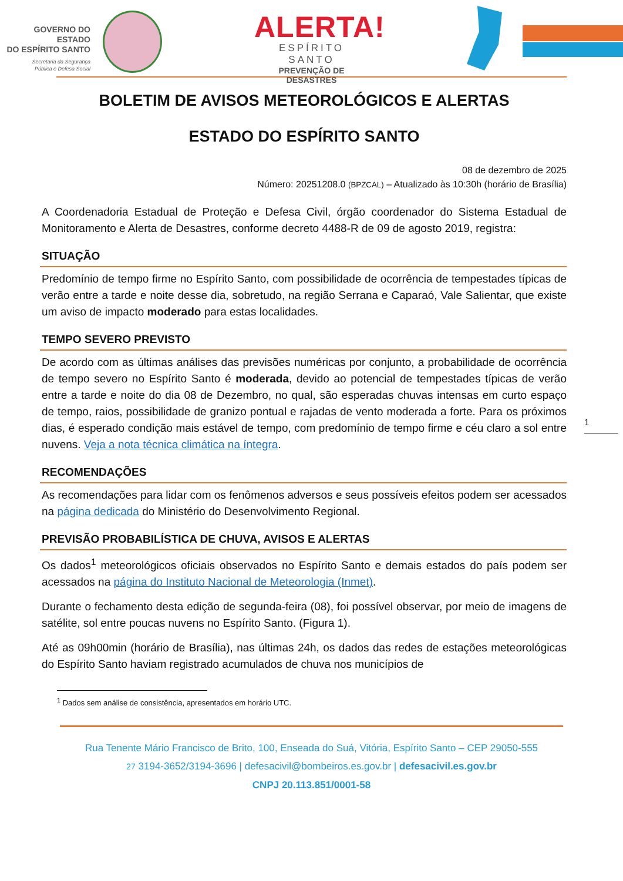GOVERNO DO ESTADO
DO ESPÍRITO SANTO
Secretaria da Segurança
Pública e Defesa Social
ALERTA!
ESPÍRITO SANTO
PREVENÇÃO DE DESASTRES
BOLETIM DE AVISOS METEOROLÓGICOS E ALERTAS
ESTADO DO ESPÍRITO SANTO
08 de dezembro de 2025
Número: 20251208.0 (BPZCAL) – Atualizado às 10:30h (horário de Brasília)
A Coordenadoria Estadual de Proteção e Defesa Civil, órgão coordenador do Sistema Estadual de Monitoramento e Alerta de Desastres, conforme decreto 4488-R de 09 de agosto 2019, registra:
SITUAÇÃO
Predomínio de tempo firme no Espírito Santo, com possibilidade de ocorrência de tempestades típicas de verão entre a tarde e noite desse dia, sobretudo, na região Serrana e Caparaó, Vale Salientar, que existe um aviso de impacto moderado para estas localidades.
TEMPO SEVERO PREVISTO
De acordo com as últimas análises das previsões numéricas por conjunto, a probabilidade de ocorrência de tempo severo no Espírito Santo é moderada, devido ao potencial de tempestades típicas de verão entre a tarde e noite do dia 08 de Dezembro, no qual, são esperadas chuvas intensas em curto espaço de tempo, raios, possibilidade de granizo pontual e rajadas de vento moderada a forte. Para os próximos dias, é esperado condição mais estável de tempo, com predomínio de tempo firme e céu claro a sol entre nuvens. Veja a nota técnica climática na íntegra.
RECOMENDAÇÕES
As recomendações para lidar com os fenômenos adversos e seus possíveis efeitos podem ser acessados na página dedicada do Ministério do Desenvolvimento Regional.
PREVISÃO PROBABILÍSTICA DE CHUVA, AVISOS E ALERTAS
Os dados<sup>1</sup> meteorológicos oficiais observados no Espírito Santo e demais estados do país podem ser acessados na página do Instituto Nacional de Meteorologia (Inmet).
Durante o fechamento desta edição de segunda-feira (08), foi possível observar, por meio de imagens de satélite, sol entre poucas nuvens no Espírito Santo. (Figura 1).
Até as 09h00min (horário de Brasília), nas últimas 24h, os dados das redes de estações meteorológicas do Espírito Santo haviam registrado acumulados de chuva nos municípios de
<sup>1</sup> Dados sem análise de consistência, apresentados em horário UTC.
Rua Tenente Mário Francisco de Brito, 100, Enseada do Suá, Vitória, Espírito Santo – CEP 29050-555
27 3194-3652/3194-3696 | defesacivil@bombeiros.es.gov.br | defesacivil.es.gov.br
CNPJ 20.113.851/0001-58
1